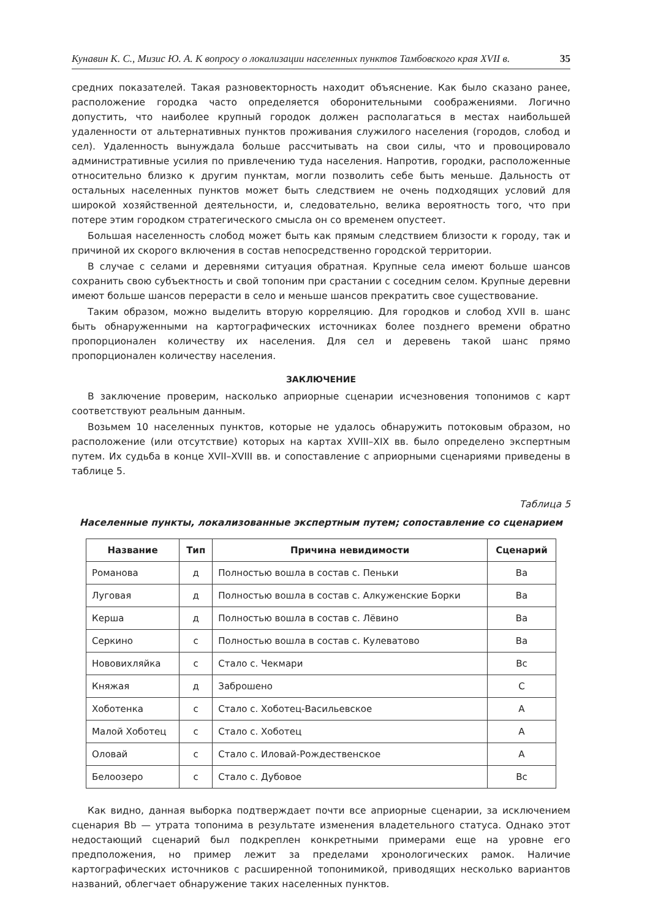Кунавин К. С., Мизис Ю. А. К вопросу о локализации населенных пунктов Тамбовского края XVII в. 35
средних показателей. Такая разновекторность находит объяснение. Как было сказано ранее, расположение городка часто определяется оборонительными соображениями. Логично допустить, что наиболее крупный городок должен располагаться в местах наибольшей удаленности от альтернативных пунктов проживания служилого населения (городов, слобод и сел). Удаленность вынуждала больше рассчитывать на свои силы, что и провоцировало административные усилия по привлечению туда населения. Напротив, городки, расположенные относительно близко к другим пунктам, могли позволить себе быть меньше. Дальность от остальных населенных пунктов может быть следствием не очень подходящих условий для широкой хозяйственной деятельности, и, следовательно, велика вероятность того, что при потере этим городком стратегического смысла он со временем опустеет.
Большая населенность слобод может быть как прямым следствием близости к городу, так и причиной их скорого включения в состав непосредственно городской территории.
В случае с селами и деревнями ситуация обратная. Крупные села имеют больше шансов сохранить свою субъектность и свой топоним при срастании с соседним селом. Крупные деревни имеют больше шансов перерасти в село и меньше шансов прекратить свое существование.
Таким образом, можно выделить вторую корреляцию. Для городков и слобод XVII в. шанс быть обнаруженными на картографических источниках более позднего времени обратно пропорционален количеству их населения. Для сел и деревень такой шанс прямо пропорционален количеству населения.
ЗАКЛЮЧЕНИЕ
В заключение проверим, насколько априорные сценарии исчезновения топонимов с карт соответствуют реальным данным.
Возьмем 10 населенных пунктов, которые не удалось обнаружить потоковым образом, но расположение (или отсутствие) которых на картах XVIII–XIX вв. было определено экспертным путем. Их судьба в конце XVII–XVIII вв. и сопоставление с априорными сценариями приведены в таблице 5.
Таблица 5
Населенные пункты, локализованные экспертным путем; сопоставление со сценарием
| Название | Тип | Причина невидимости | Сценарий |
| --- | --- | --- | --- |
| Романова | д | Полностью вошла в состав с. Пеньки | Ba |
| Луговая | д | Полностью вошла в состав с. Алкуженские Борки | Ba |
| Керша | д | Полностью вошла в состав с. Лёвино | Ba |
| Серкино | с | Полностью вошла в состав с. Кулеватово | Ba |
| Нововихляйка | с | Стало с. Чекмари | Bc |
| Княжая | д | Заброшено | C |
| Хоботенка | с | Стало с. Хоботец-Васильевское | A |
| Малой Хоботец | с | Стало с. Хоботец | A |
| Оловай | с | Стало с. Иловай-Рождественское | A |
| Белоозеро | с | Стало с. Дубовое | Bc |
Как видно, данная выборка подтверждает почти все априорные сценарии, за исключением сценария Bb — утрата топонима в результате изменения владетельного статуса. Однако этот недостающий сценарий был подкреплен конкретными примерами еще на уровне его предположения, но пример лежит за пределами хронологических рамок. Наличие картографических источников с расширенной топонимикой, приводящих несколько вариантов названий, облегчает обнаружение таких населенных пунктов.